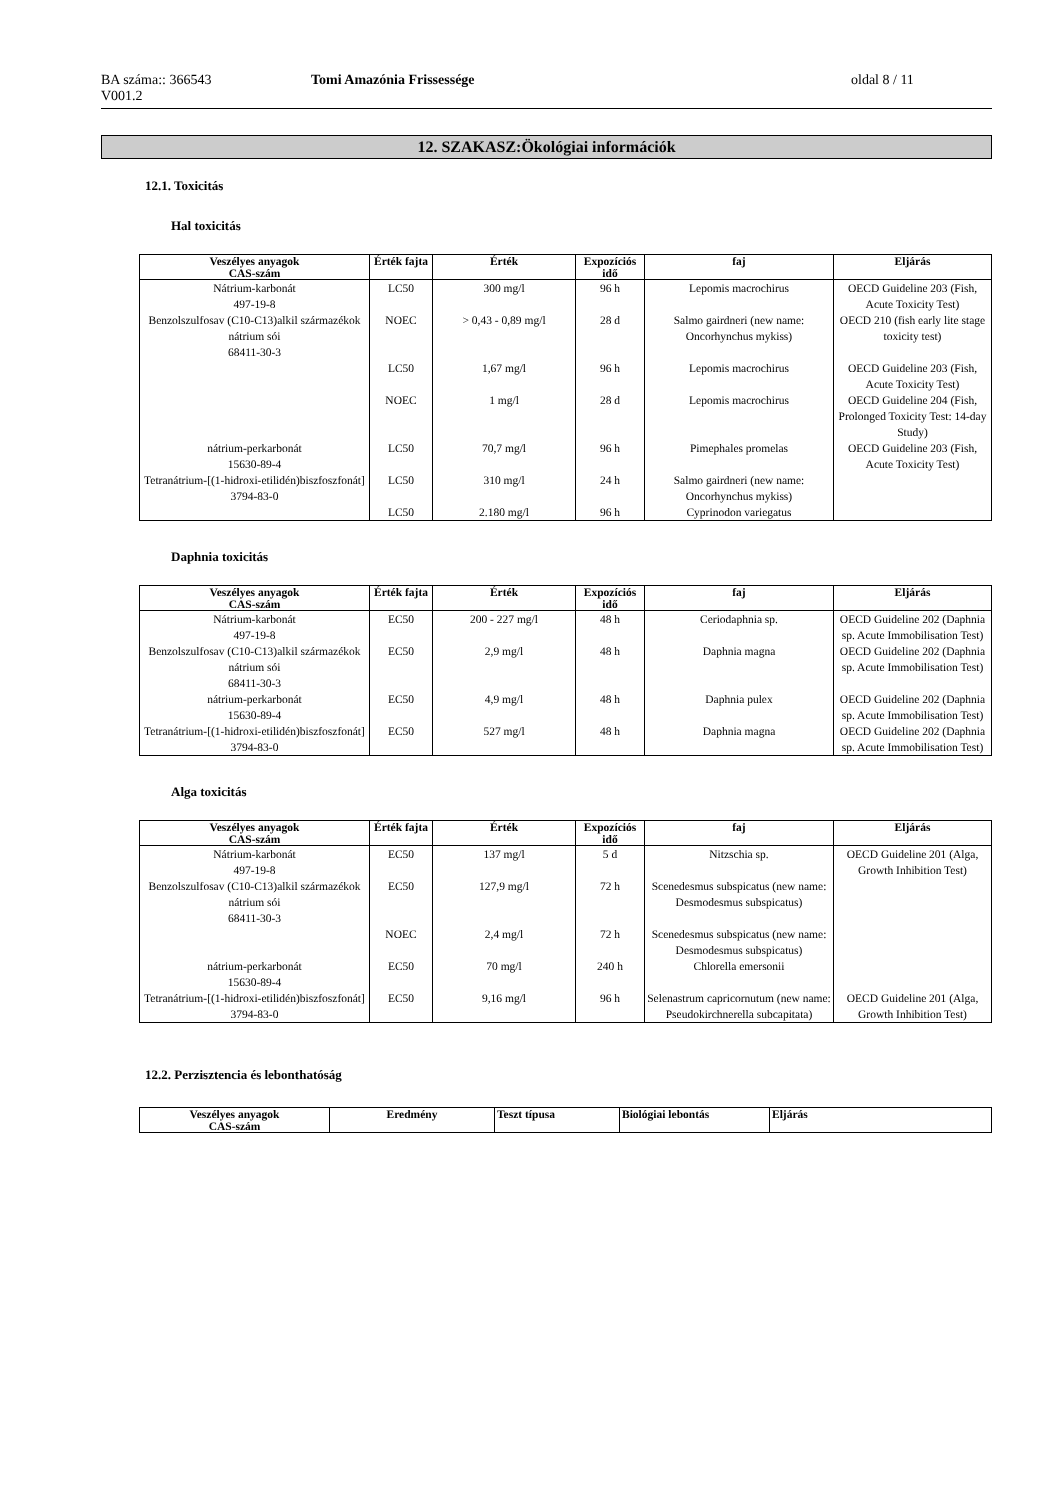BA száma:: 366543
V001.2
Tomi Amazónia Frissessége oldal 8 / 11
12. SZAKASZ:Ökológiai információk
12.1. Toxicitás
Hal toxicitás
| Veszélyes anyagok CAS-szám | Érték fajta | Érték | Expozíciós idő | faj | Eljárás |
| --- | --- | --- | --- | --- | --- |
| Nátrium-karbonát 497-19-8 | LC50 | 300 mg/l | 96 h | Lepomis macrochirus | OECD Guideline 203 (Fish, Acute Toxicity Test) |
| Benzolszulfosav (C10-C13)alkil származékok nátrium sói 68411-30-3 | NOEC | > 0,43 - 0,89 mg/l | 28 d | Salmo gairdneri (new name: Oncorhynchus mykiss) | OECD 210 (fish early lite stage toxicity test) |
| | LC50 | 1,67 mg/l | 96 h | Lepomis macrochirus | OECD Guideline 203 (Fish, Acute Toxicity Test) |
| | NOEC | 1 mg/l | 28 d | Lepomis macrochirus | OECD Guideline 204 (Fish, Prolonged Toxicity Test: 14-day Study) |
| nátrium-perkarbonát 15630-89-4 | LC50 | 70,7 mg/l | 96 h | Pimephales promelas | OECD Guideline 203 (Fish, Acute Toxicity Test) |
| Tetranátrium-[(1-hidroxi-etilidén)biszfoszfonát] 3794-83-0 | LC50 | 310 mg/l | 24 h | Salmo gairdneri (new name: Oncorhynchus mykiss) | |
| | LC50 | 2.180 mg/l | 96 h | Cyprinodon variegatus | |
Daphnia toxicitás
| Veszélyes anyagok CAS-szám | Érték fajta | Érték | Expozíciós idő | faj | Eljárás |
| --- | --- | --- | --- | --- | --- |
| Nátrium-karbonát 497-19-8 | EC50 | 200 - 227 mg/l | 48 h | Ceriodaphnia sp. | OECD Guideline 202 (Daphnia sp. Acute Immobilisation Test) |
| Benzolszulfosav (C10-C13)alkil származékok nátrium sói 68411-30-3 | EC50 | 2,9 mg/l | 48 h | Daphnia magna | OECD Guideline 202 (Daphnia sp. Acute Immobilisation Test) |
| nátrium-perkarbonát 15630-89-4 | EC50 | 4,9 mg/l | 48 h | Daphnia pulex | OECD Guideline 202 (Daphnia sp. Acute Immobilisation Test) |
| Tetranátrium-[(1-hidroxi-etilidén)biszfoszfonát] 3794-83-0 | EC50 | 527 mg/l | 48 h | Daphnia magna | OECD Guideline 202 (Daphnia sp. Acute Immobilisation Test) |
Alga toxicitás
| Veszélyes anyagok CAS-szám | Érték fajta | Érték | Expozíciós idő | faj | Eljárás |
| --- | --- | --- | --- | --- | --- |
| Nátrium-karbonát 497-19-8 | EC50 | 137 mg/l | 5 d | Nitzschia sp. | OECD Guideline 201 (Alga, Growth Inhibition Test) |
| Benzolszulfosav (C10-C13)alkil származékok nátrium sói 68411-30-3 | EC50 | 127,9 mg/l | 72 h | Scenedesmus subspicatus (new name: Desmodesmus subspicatus) | |
| | NOEC | 2,4 mg/l | 72 h | Scenedesmus subspicatus (new name: Desmodesmus subspicatus) | |
| nátrium-perkarbonát 15630-89-4 | EC50 | 70 mg/l | 240 h | Chlorella emersonii | |
| Tetranátrium-[(1-hidroxi-etilidén)biszfoszfonát] 3794-83-0 | EC50 | 9,16 mg/l | 96 h | Selenastrum capricornutum (new name: Pseudokirchnerella subcapitata) | OECD Guideline 201 (Alga, Growth Inhibition Test) |
12.2. Perzisztencia és lebonthatóság
| Veszélyes anyagok CAS-szám | Eredmény | Teszt típusa | Biológiai lebontás | Eljárás |
| --- | --- | --- | --- | --- |